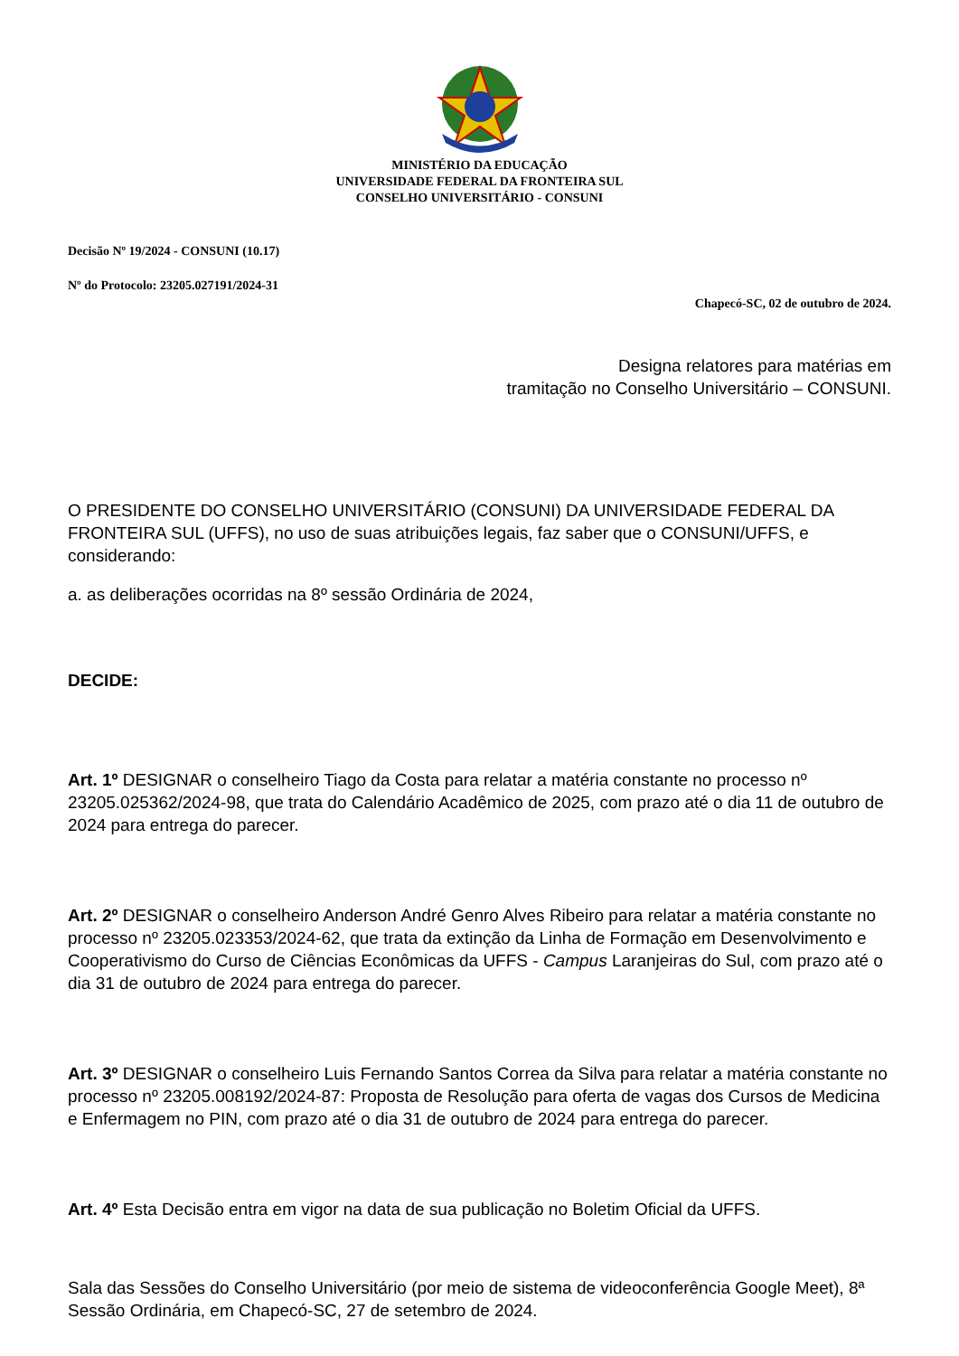MINISTÉRIO DA EDUCAÇÃO
UNIVERSIDADE FEDERAL DA FRONTEIRA SUL
CONSELHO UNIVERSITÁRIO - CONSUNI
Decisão Nº 19/2024 - CONSUNI (10.17)
Nº do Protocolo: 23205.027191/2024-31
Chapecó-SC, 02 de outubro de 2024.
Designa relatores para matérias em
tramitação no Conselho Universitário – CONSUNI.
O PRESIDENTE DO CONSELHO UNIVERSITÁRIO (CONSUNI) DA UNIVERSIDADE FEDERAL DA FRONTEIRA SUL (UFFS), no uso de suas atribuições legais, faz saber que o CONSUNI/UFFS, e considerando:
a. as deliberações ocorridas na 8º sessão Ordinária de 2024,
DECIDE:
Art. 1º DESIGNAR o conselheiro Tiago da Costa para relatar a matéria constante no processo nº 23205.025362/2024-98, que trata do Calendário Acadêmico de 2025, com prazo até o dia 11 de outubro de 2024 para entrega do parecer.
Art. 2º DESIGNAR o conselheiro Anderson André Genro Alves Ribeiro para relatar a matéria constante no processo nº 23205.023353/2024-62, que trata da extinção da Linha de Formação em Desenvolvimento e Cooperativismo do Curso de Ciências Econômicas da UFFS - Campus Laranjeiras do Sul, com prazo até o dia 31 de outubro de 2024 para entrega do parecer.
Art. 3º DESIGNAR o conselheiro Luis Fernando Santos Correa da Silva para relatar a matéria constante no processo nº 23205.008192/2024-87: Proposta de Resolução para oferta de vagas dos Cursos de Medicina e Enfermagem no PIN, com prazo até o dia 31 de outubro de 2024 para entrega do parecer.
Art. 4º Esta Decisão entra em vigor na data de sua publicação no Boletim Oficial da UFFS.
Sala das Sessões do Conselho Universitário (por meio de sistema de videoconferência Google Meet), 8ª Sessão Ordinária, em Chapecó-SC, 27 de setembro de 2024.